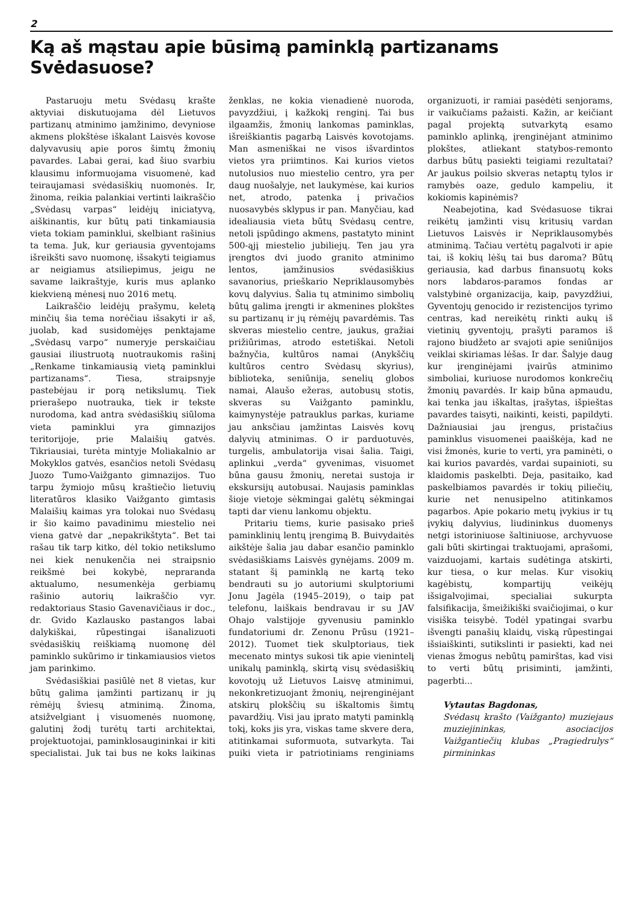2
Ką aš mąstau apie būsimą paminklą partizanams Svėdasuose?
Pastaruoju metu Svėdasų krašte aktyviai diskutuojama dėl Lietuvos partizanų atminimo įamžinimo, devyniose akmens plokštėse iškalant Laisvės kovose dalyvavusių apie poros šimtų žmonių pavardes. Labai gerai, kad šiuo svarbiu klausimu informuojama visuomenė, kad teiraujamasi svėdasiškių nuomonės. Ir, žinoma, reikia palankiai vertinti laikraščio „Svėdasų varpas“ leidėjų iniciatyvą, aiškinantis, kur būtų pati tinkamiausia vieta tokiam paminklui, skelbiant rašinius ta tema. Juk, kur geriausia gyventojams išreikšti savo nuomonę, išsakyti teigiamus ar neigiamus atsiliepimus, jeigu ne savame laikraštyje, kuris mus aplanko kiekvieną mėnesį nuo 2016 metų.
Laikraščio leidėjų prašymu, keletą minčių šia tema norėčiau išsakyti ir aš, juolab, kad susidomėjęs penktajame „Svėdasų varpo“ numeryje perskaičiau gausiai iliustruotą nuotraukomis rašinį „Renkame tinkamiausią vietą paminklui partizanams“. Tiesa, straipsnyje pastebėjau ir porą netikslumų. Tiek prierašepo nuotrauka, tiek ir tekste nurodoma, kad antra svėdasiškių siūloma vieta paminklui yra gimnazijos teritorijoje, prie Malaišių gatvės. Tikriausiai, turėta mintyje Moliakalnio ar Mokyklos gatvės, esančios netoli Svėdasų Juozo Tumo-Vaižganto gimnazijos. Tuo tarpu žymiojo mūsų kraštiečio lietuvių literatūros klasiko Vaižganto gimtasis Malaišių kaimas yra tolokai nuo Svėdasų ir šio kaimo pavadinimu miestelio nei viena gatvė dar „nepakrikštyta“. Bet tai rašau tik tarp kitko, dėl tokio netikslumo nei kiek nenukenčia nei straipsnio reikšmė bei kokybė, nepraranda aktualumo, nesumenkėja gerbiamų rašinio autorių laikraščio vyr. redaktoriaus Stasio Gavenavičiaus ir doc., dr. Gvido Kazlausko pastangos labai dalykiškai, rūpestingai išanalizuoti svėdasiškių reiškiamą nuomonę dėl paminklo sukūrimo ir tinkamiausios vietos jam parinkimo.
Svėdasiškiai pasiūlė net 8 vietas, kur būtų galima įamžinti partizanų ir jų rėmėjų šviesų atminimą. Žinoma, atsižvelgiant į visuomenės nuomonę, galutinį žodį turėtų tarti architektai, projektuotojai, paminklosaugininkai ir kiti specialistai. Juk tai bus ne koks laikinas ženklas, ne kokia vienadienė nuoroda, pavyzdžiui, į kažkokį renginį. Tai bus ilgaamžis, žmonių lankomas paminklas, išreiškiantis pagarbą Laisvės kovotojams. Man asmeniškai ne visos išvardintos vietos yra priimtinos. Kai kurios vietos nutolusios nuo miestelio centro, yra per daug nuošalyje, net laukymėse, kai kurios net, atrodo, patenka į privačios nuosavybės sklypus ir pan. Manyčiau, kad idealiausia vieta būtų Svėdasų centre, netoli įspūdingo akmens, pastatyto minint 500-ąjį miestelio jubiliejų. Ten jau yra įrengtos dvi juodo granito atminimo lentos, įamžinusios svėdasiškius savanorius, prieškario Nepriklausomybės kovų dalyvius. Šalia tų atminimo simbolių būtų galima įrengti ir akmenines plokštes su partizanų ir jų rėmėjų pavardėmis. Tas skveras miestelio centre, jaukus, gražiai prižiūrimas, atrodo estetiškai. Netoli bažnyčia, kultūros namai (Anykščių kultūros centro Svėdasų skyrius), biblioteka, seniūnija, senelių globos namai, Alaušo ežeras, autobusų stotis, skveras su Vaižganto paminklu, kaimynystėje patrauklus parkas, kuriame jau anksčiau įamžintas Laisvės kovų dalyvių atminimas. O ir parduotuvės, turgelis, ambulatorija visai šalia. Taigi, aplinkui „verda“ gyvenimas, visuomet būna gausu žmonių, neretai sustoja ir ekskursijų autobusai. Naujasis paminklas šioje vietoje sėkmingai galėtų sėkmingai tapti dar vienu lankomu objektu.
Pritariu tiems, kurie pasisako prieš paminklinių lentų įrengimą B. Buivydaitės aikštėje šalia jau dabar esančio paminklo svėdasiškiams Laisvės gynėjams. 2009 m. statant šį paminklą ne kartą teko bendrauti su jo autoriumi skulptoriumi Jonu Jagėla (1945–2019), o taip pat telefonu, laiškais bendravau ir su JAV Ohajo valstijoje gyvenusiu paminklo fundatoriumi dr. Zenonu Prūsu (1921–2012). Tuomet tiek skulptoriaus, tiek mecenato mintys sukosi tik apie vienintelį unikalų paminklą, skirtą visų svėdasiškių kovotojų už Lietuvos Laisvę atminimui, nekonkretizuojant žmonių, neįrenginėjant atskirų plokščių su iškaltomis šimtų pavardžių. Visi jau įprato matyti paminklą tokį, koks jis yra, viskas tame skvere dera, atitinkamai suformuota, sutvarkyta. Tai puiki vieta ir patriotiniams renginiams organizuoti, ir ramiai pasėdėti senjorams, ir vaikučiams pažaisti. Kažin, ar keičiant pagal projektą sutvarkytą esamo paminklo aplinką, įrenginėjant atminimo plokštes, atliekant statybos-remonto darbus būtų pasiekti teigiami rezultatai? Ar jaukus poilsio skveras netaptų tylos ir ramybės oaze, gedulo kampeliu, it kokiomis kapinėmis?
Neabejotina, kad Svėdasuose tikrai reikėtų įamžinti visų kritusių vardan Lietuvos Laisvės ir Nepriklausomybės atminimą. Tačiau vertėtų pagalvoti ir apie tai, iš kokių lėšų tai bus daroma? Būtų geriausia, kad darbus finansuotų koks nors labdaros-paramos fondas ar valstybinė organizacija, kaip, pavyzdžiui, Gyventojų genocido ir rezistencijos tyrimo centras, kad nereikėtų rinkti aukų iš vietinių gyventojų, prašyti paramos iš rajono biudžeto ar svajoti apie seniūnijos veiklai skiriamas lėšas. Ir dar. Šalyje daug kur įrenginėjami įvairūs atminimo simboliai, kuriuose nurodomos konkrečių žmonių pavardės. Ir kaip būna apmaudu, kai tenka jau iškaltas, įrašytas, išpieštas pavardes taisyti, naikinti, keisti, papildyti. Dažniausiai jau įrengus, pristačius paminklus visuomenei paaiškėja, kad ne visi žmonės, kurie to verti, yra paminėti, o kai kurios pavardės, vardai supainioti, su klaidomis paskelbti. Deja, pasitaiko, kad paskelbiamos pavardės ir tokių piliečių, kurie net nenusipelno atitinkamos pagarbos. Apie pokario metų įvykius ir tų įvykių dalyvius, liudininkus duomenys netgi istoriniuose šaltiniuose, archyvuose gali būti skirtingai traktuojami, aprašomi, vaizduojami, kartais sudėtinga atskirti, kur tiesa, o kur melas. Kur visokių kagėbistų, kompartijų veikėjų išsigalvojimai, specialiai sukurpta falsifikacija, šmeižikiški svaičiojimai, o kur visiška teisybė. Todėl ypatingai svarbu išvengti panašių klaidų, viską rūpestingai išsiaiškinti, sutikslinti ir pasiekti, kad nei vienas žmogus nebūtų pamirštas, kad visi to verti būtų prisiminti, įamžinti, pagerbti...
Vytautas Bagdonas,
Svėdasų krašto (Vaižganto) muziejaus muziejininkas, asociacijos Vaižgantiečių klubas „Pragiedrulys“ pirmininkas